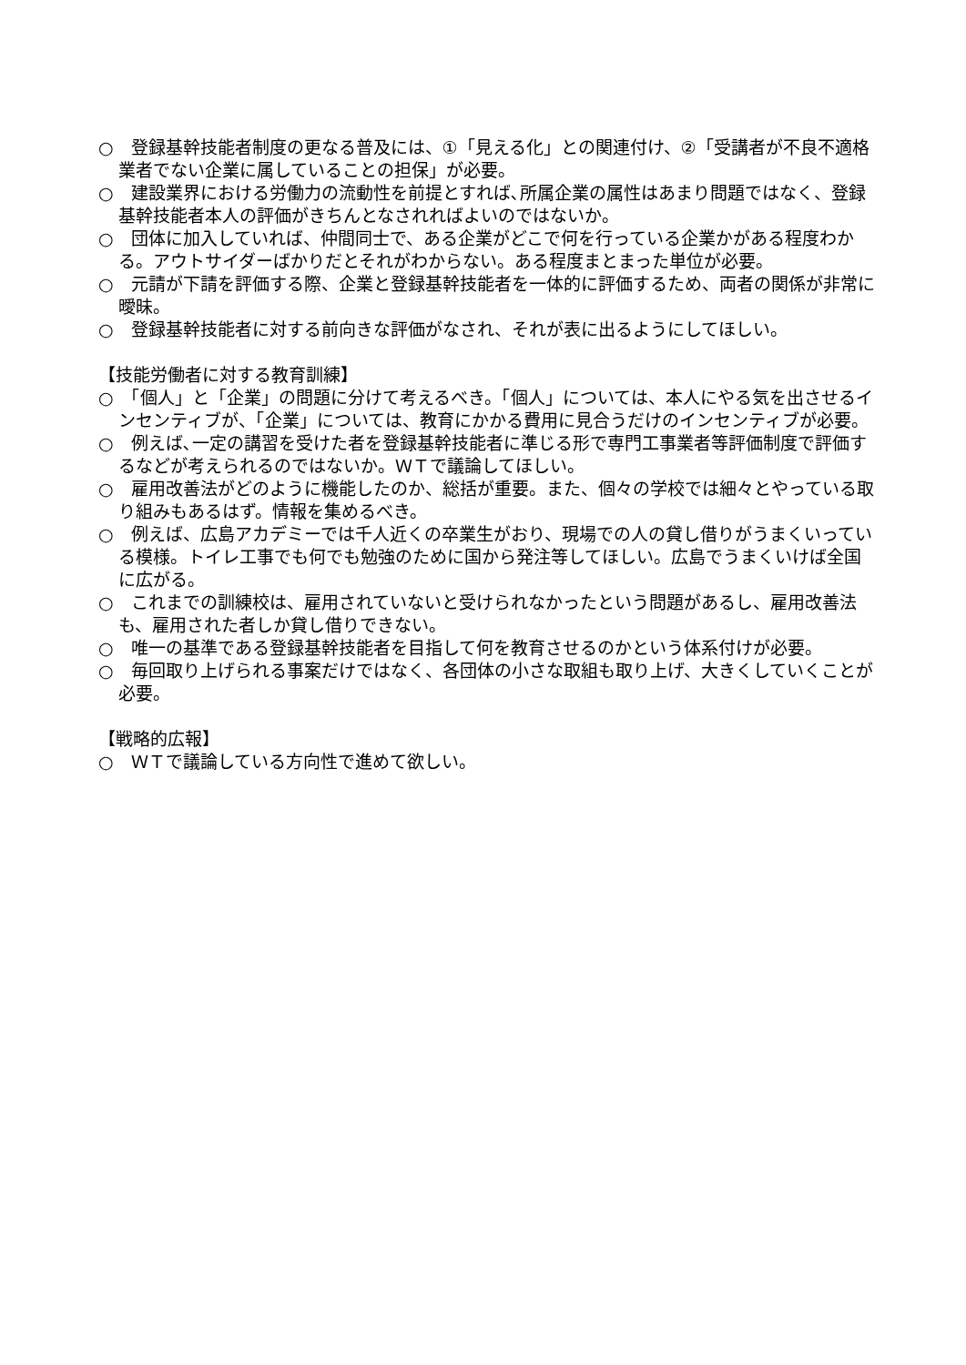○　登録基幹技能者制度の更なる普及には、①「見える化」との関連付け、②「受講者が不良不適格業者でない企業に属していることの担保」が必要。
○　建設業界における労働力の流動性を前提とすれば､所属企業の属性はあまり問題ではなく、登録基幹技能者本人の評価がきちんとなされればよいのではないか。
○　団体に加入していれば、仲間同士で、ある企業がどこで何を行っている企業かがある程度わかる。アウトサイダーばかりだとそれがわからない。ある程度まとまった単位が必要。
○　元請が下請を評価する際、企業と登録基幹技能者を一体的に評価するため、両者の関係が非常に曖昧。
○　登録基幹技能者に対する前向きな評価がなされ、それが表に出るようにしてほしい。
【技能労働者に対する教育訓練】
○　「個人」と「企業」の問題に分けて考えるべき。「個人」については、本人にやる気を出させるインセンティブが、「企業」については、教育にかかる費用に見合うだけのインセンティブが必要。
○　例えば､一定の講習を受けた者を登録基幹技能者に準じる形で専門工事業者等評価制度で評価するなどが考えられるのではないか。ＷＴで議論してほしい。
○　雇用改善法がどのように機能したのか、総括が重要。また、個々の学校では細々とやっている取り組みもあるはず。情報を集めるべき。
○　例えば、広島アカデミーでは千人近くの卒業生がおり、現場での人の貸し借りがうまくいっている模様。トイレ工事でも何でも勉強のために国から発注等してほしい。広島でうまくいけば全国に広がる。
○　これまでの訓練校は、雇用されていないと受けられなかったという問題があるし、雇用改善法も、雇用された者しか貸し借りできない。
○　唯一の基準である登録基幹技能者を目指して何を教育させるのかという体系付けが必要。
○　毎回取り上げられる事案だけではなく、各団体の小さな取組も取り上げ、大きくしていくことが必要。
【戦略的広報】
○　ＷＴで議論している方向性で進めて欲しい。